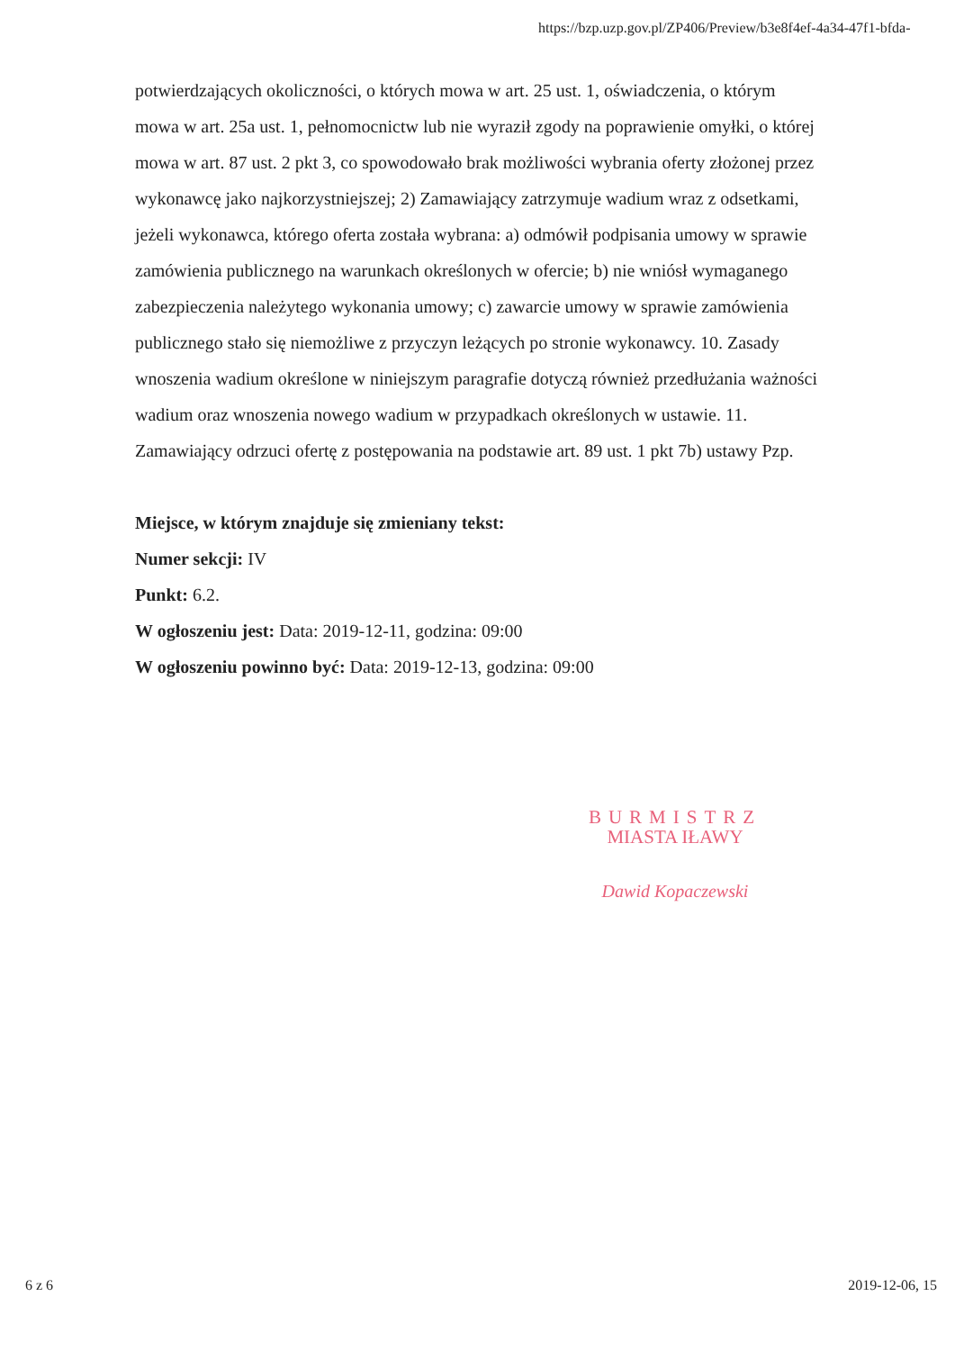https://bzp.uzp.gov.pl/ZP406/Preview/b3e8f4ef-4a34-47f1-bfda-
potwierdzających okoliczności, o których mowa w art. 25 ust. 1, oświadczenia, o którym mowa w art. 25a ust. 1, pełnomocnictw lub nie wyraził zgody na poprawienie omyłki, o której mowa w art. 87 ust. 2 pkt 3, co spowodowało brak możliwości wybrania oferty złożonej przez wykonawcę jako najkorzystniejszej; 2) Zamawiający zatrzymuje wadium wraz z odsetkami, jeżeli wykonawca, którego oferta została wybrana: a) odmówił podpisania umowy w sprawie zamówienia publicznego na warunkach określonych w ofercie; b) nie wniósł wymaganego zabezpieczenia należytego wykonania umowy; c) zawarcie umowy w sprawie zamówienia publicznego stało się niemożliwe z przyczyn leżących po stronie wykonawcy. 10. Zasady wnoszenia wadium określone w niniejszym paragrafie dotyczą również przedłużania ważności wadium oraz wnoszenia nowego wadium w przypadkach określonych w ustawie. 11. Zamawiający odrzuci ofertę z postępowania na podstawie art. 89 ust. 1 pkt 7b) ustawy Pzp.
Miejsce, w którym znajduje się zmieniany tekst:
Numer sekcji: IV
Punkt: 6.2.
W ogłoszeniu jest: Data: 2019-12-11, godzina: 09:00
W ogłoszeniu powinno być: Data: 2019-12-13, godzina: 09:00
BURMISTRZ
MIASTA IŁAWY
Dawid Kopaczewski
6 z 6 2019-12-06, 15